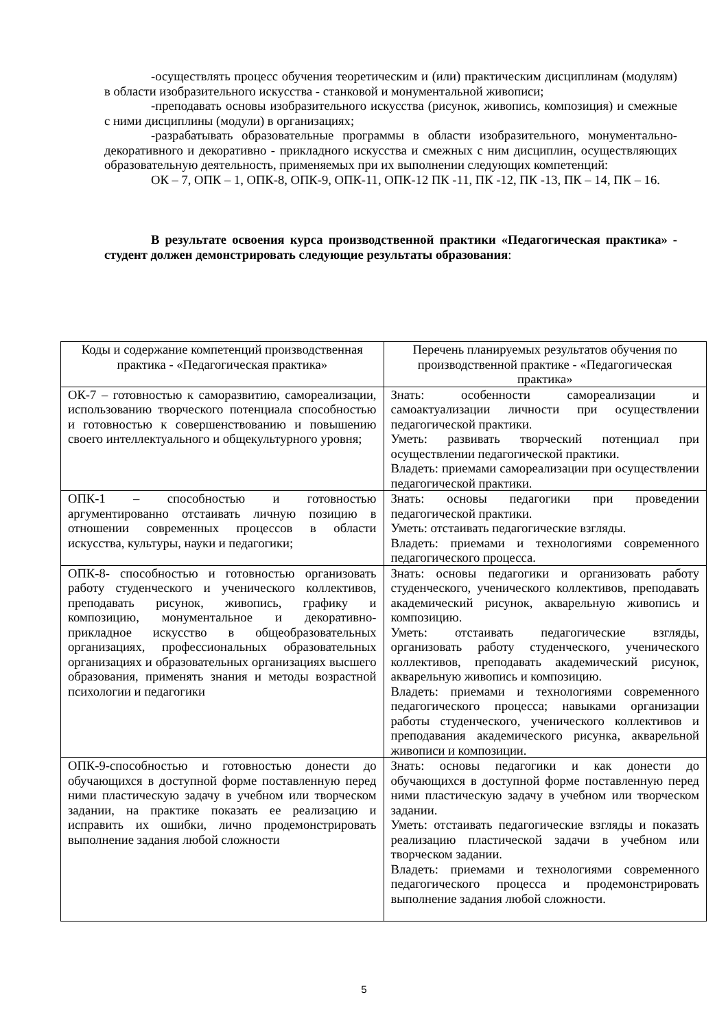-осуществлять процесс обучения теоретическим и (или) практическим дисциплинам (модулям) в области изобразительного искусства - станковой и монументальной живописи;
-преподавать основы изобразительного искусства (рисунок, живопись, композиция) и смежные с ними дисциплины (модули) в организациях;
-разрабатывать образовательные программы в области изобразительного, монументально-декоративного и декоративно - прикладного искусства и смежных с ним дисциплин, осуществляющих образовательную деятельность, применяемых при их выполнении следующих компетенций:
ОК – 7, ОПК – 1, ОПК-8, ОПК-9, ОПК-11, ОПК-12 ПК -11, ПК -12, ПК -13, ПК – 14, ПК – 16.
В результате освоения курса производственной практики «Педагогическая практика» - студент должен демонстрировать следующие результаты образования:
| Коды и содержание компетенций производственная практика - «Педагогическая практика» | Перечень планируемых результатов обучения по производственной практике - «Педагогическая практика» |
| ОК-7 – готовностью к саморазвитию, самореализации, использованию творческого потенциала способностью и готовностью к совершенствованию и повышению своего интеллектуального и общекультурного уровня; | Знать: особенности самореализации и самоактуализации личности при осуществлении педагогической практики. Уметь: развивать творческий потенциал при осуществлении педагогической практики. Владеть: приемами самореализации при осуществлении педагогической практики. |
| ОПК-1 – способностью и готовностью аргументированно отстаивать личную позицию в отношении современных процессов в области искусства, культуры, науки и педагогики; | Знать: основы педагогики при проведении педагогической практики. Уметь: отстаивать педагогические взгляды. Владеть: приемами и технологиями современного педагогического процесса. |
| ОПК-8- способностью и готовностью организовать работу студенческого и ученического коллективов, преподавать рисунок, живопись, графику и композицию, монументальное и декоративно-прикладное искусство в общеобразовательных организациях, профессиональных образовательных организациях и образовательных организациях высшего образования, применять знания и методы возрастной психологии и педагогики | Знать: основы педагогики и организовать работу студенческого, ученического коллективов, преподавать академический рисунок, акварельную живопись и композицию. Уметь: отстаивать педагогические взгляды, организовать работу студенческого, ученического коллективов, преподавать академический рисунок, акварельную живопись и композицию. Владеть: приемами и технологиями современного педагогического процесса; навыками организации работы студенческого, ученического коллективов и преподавания академического рисунка, акварельной живописи и композиции. |
| ОПК-9-способностью и готовностью донести до обучающихся в доступной форме поставленную перед ними пластическую задачу в учебном или творческом задании, на практике показать ее реализацию и исправить их ошибки, лично продемонстрировать выполнение задания любой сложности | Знать: основы педагогики и как донести до обучающихся в доступной форме поставленную перед ними пластическую задачу в учебном или творческом задании. Уметь: отстаивать педагогические взгляды и показать реализацию пластической задачи в учебном или творческом задании. Владеть: приемами и технологиями современного педагогического процесса и продемонстрировать выполнение задания любой сложности. |
5